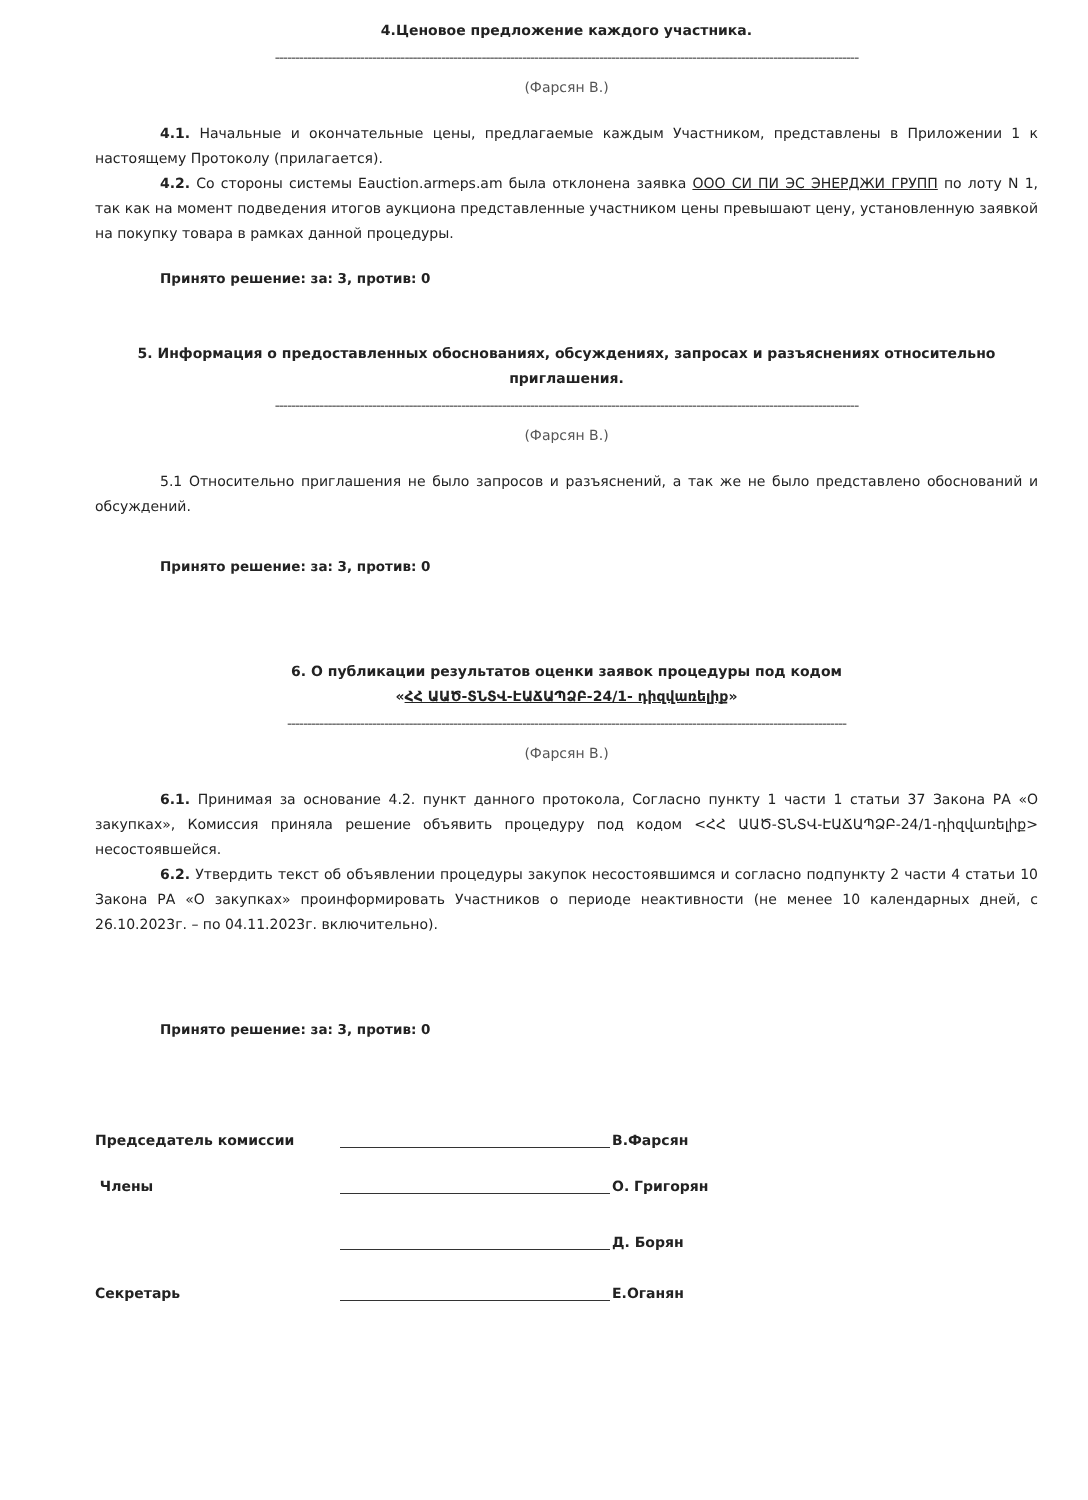4.Ценовое предложение каждого участника.
------------------------------------------------------------------------------------------------------------------------------------------------
(Фарсян В.)
4.1. Начальные и окончательные цены, предлагаемые каждым Участником, представлены в Приложении 1 к настоящему Протоколу (прилагается).
4.2. Со стороны системы Eauction.armeps.am была отклонена заявка ООО СИ ПИ ЭС ЭНЕРДЖИ ГРУПП по лоту N 1, так как на момент подведения итогов аукциона представленные участником цены превышают цену, установленную заявкой на покупку товара в рамках данной процедуры.
Принято решение: за: 3, против: 0
5. Информация о предоставленных обоснованиях, обсуждениях, запросах и разъяснениях относительно приглашения.
------------------------------------------------------------------------------------------------------------------------------------------------
(Фарсян В.)
5.1 Относительно приглашения не было запросов и разъяснений, а так же не было представлено обоснований и обсуждений.
Принято решение: за: 3, против: 0
6. О публикации результатов оценки заявок процедуры под кодом
«ՀՀ ԱԱԾ-ՏՆՏՎ-ԷԱՃԱՊՁԲ-24/1- դիզվառելիք»
------------------------------------------------------------------------------------------------------------------------------------------
(Фарсян В.)
6.1. Принимая за основание 4.2. пункт данного протокола, Согласно пункту 1 части 1 статьи 37 Закона РА «О закупках», Комиссия приняла решение объявить процедуру под кодом <ՀՀ ԱԱԾ-ՏՆՏՎ-ԷԱՃԱՊՁԲ-24/1-դիզվառելիք> несостоявшейся.
6.2. Утвердить текст об объявлении процедуры закупок несостоявшимся и согласно подпункту 2 части 4 статьи 10 Закона РА «О закупках» проинформировать Участников о периоде неактивности (не менее 10 календарных дней, с 26.10.2023г. – по 04.11.2023г. включительно).
Принято решение: за: 3, против: 0
Председатель комиссии В.Фарсян
Члены О. Григорян
Д. Борян
Секретарь Е.Оганян